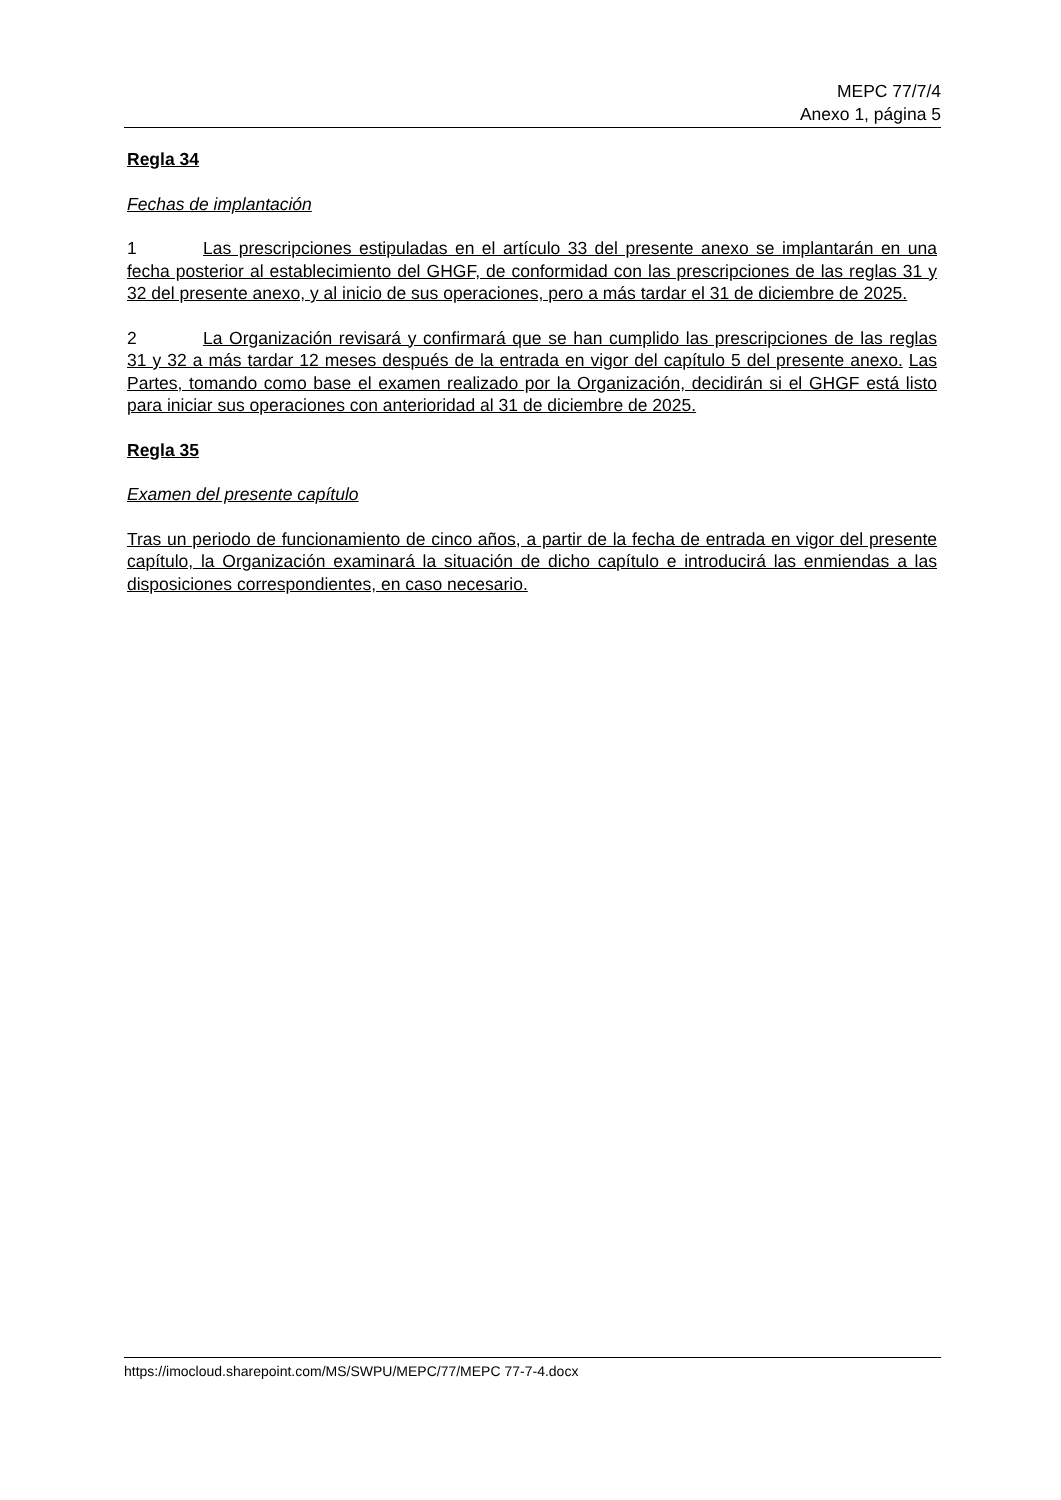MEPC 77/7/4
Anexo 1, página 5
Regla 34
Fechas de implantación
1 Las prescripciones estipuladas en el artículo 33 del presente anexo se implantarán en una fecha posterior al establecimiento del GHGF, de conformidad con las prescripciones de las reglas 31 y 32 del presente anexo, y al inicio de sus operaciones, pero a más tardar el 31 de diciembre de 2025.
2 La Organización revisará y confirmará que se han cumplido las prescripciones de las reglas 31 y 32 a más tardar 12 meses después de la entrada en vigor del capítulo 5 del presente anexo. Las Partes, tomando como base el examen realizado por la Organización, decidirán si el GHGF está listo para iniciar sus operaciones con anterioridad al 31 de diciembre de 2025.
Regla 35
Examen del presente capítulo
Tras un periodo de funcionamiento de cinco años, a partir de la fecha de entrada en vigor del presente capítulo, la Organización examinará la situación de dicho capítulo e introducirá las enmiendas a las disposiciones correspondientes, en caso necesario.
https://imocloud.sharepoint.com/MS/SWPU/MEPC/77/MEPC 77-7-4.docx